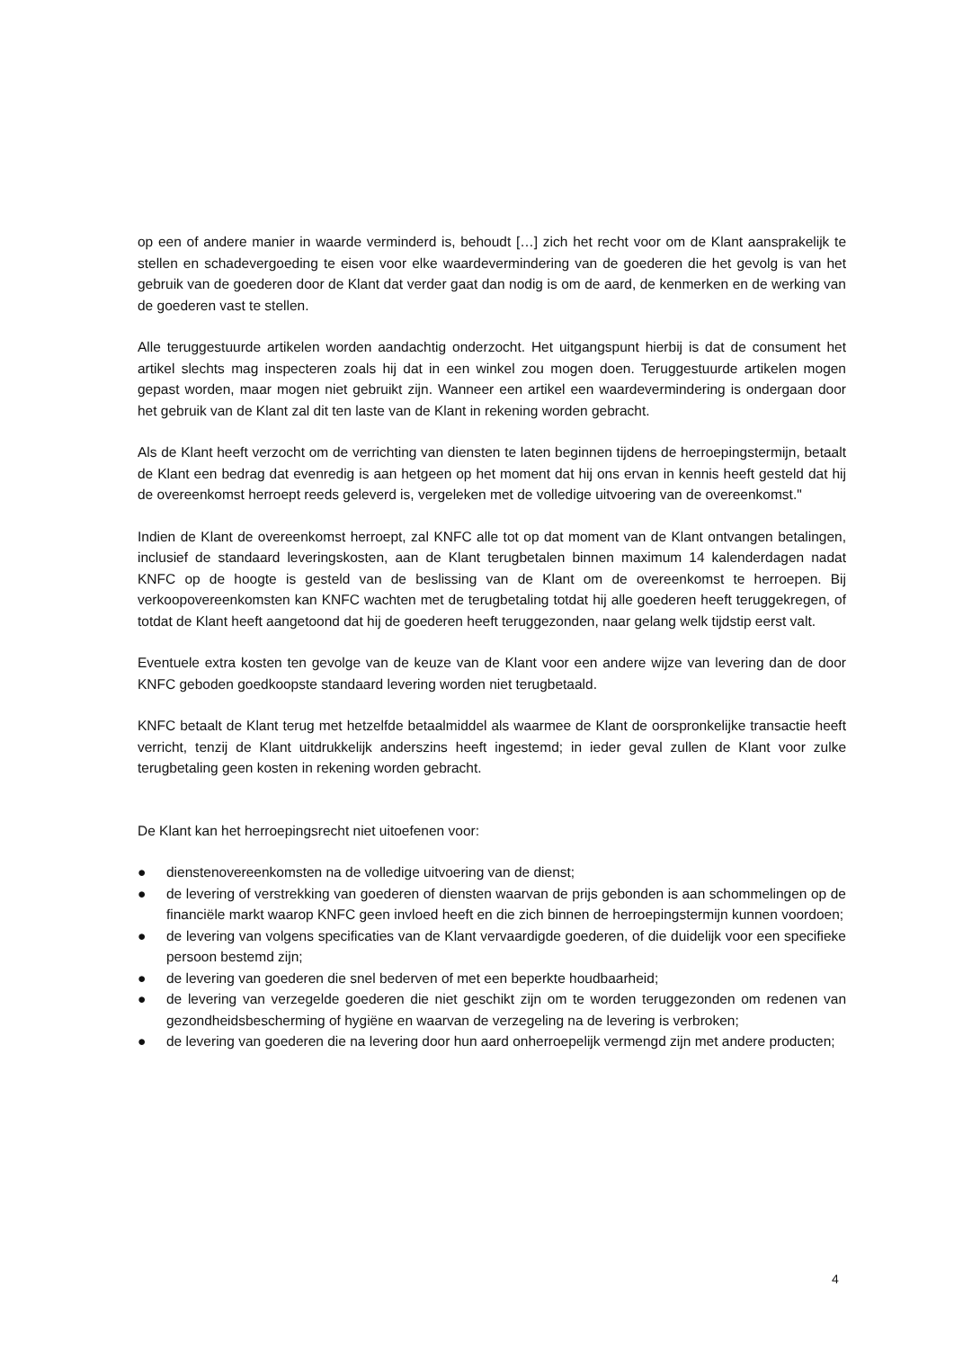op een of andere manier in waarde verminderd is, behoudt […] zich het recht voor om de Klant aansprakelijk te stellen en schadevergoeding te eisen voor elke waardevermindering van de goederen die het gevolg is van het gebruik van de goederen door de Klant dat verder gaat dan nodig is om de aard, de kenmerken en de werking van de goederen vast te stellen.
Alle teruggestuurde artikelen worden aandachtig onderzocht. Het uitgangspunt hierbij is dat de consument het artikel slechts mag inspecteren zoals hij dat in een winkel zou mogen doen. Teruggestuurde artikelen mogen gepast worden, maar mogen niet gebruikt zijn. Wanneer een artikel een waardevermindering is ondergaan door het gebruik van de Klant zal dit ten laste van de Klant in rekening worden gebracht.
Als de Klant heeft verzocht om de verrichting van diensten te laten beginnen tijdens de herroepingstermijn, betaalt de Klant een bedrag dat evenredig is aan hetgeen op het moment dat hij ons ervan in kennis heeft gesteld dat hij de overeenkomst herroept reeds geleverd is, vergeleken met de volledige uitvoering van de overeenkomst."
Indien de Klant de overeenkomst herroept, zal KNFC alle tot op dat moment van de Klant ontvangen betalingen, inclusief de standaard leveringskosten, aan de Klant terugbetalen binnen maximum 14 kalenderdagen nadat KNFC op de hoogte is gesteld van de beslissing van de Klant om de overeenkomst te herroepen. Bij verkoopovereenkomsten kan KNFC wachten met de terugbetaling totdat hij alle goederen heeft teruggekregen, of totdat de Klant heeft aangetoond dat hij de goederen heeft teruggezonden, naar gelang welk tijdstip eerst valt.
Eventuele extra kosten ten gevolge van de keuze van de Klant voor een andere wijze van levering dan de door KNFC geboden goedkoopste standaard levering worden niet terugbetaald.
KNFC betaalt de Klant terug met hetzelfde betaalmiddel als waarmee de Klant de oorspronkelijke transactie heeft verricht, tenzij de Klant uitdrukkelijk anderszins heeft ingestemd; in ieder geval zullen de Klant voor zulke terugbetaling geen kosten in rekening worden gebracht.
De Klant kan het herroepingsrecht niet uitoefenen voor:
● dienstenovereenkomsten na de volledige uitvoering van de dienst;
● de levering of verstrekking van goederen of diensten waarvan de prijs gebonden is aan schommelingen op de financiële markt waarop KNFC geen invloed heeft en die zich binnen de herroepingstermijn kunnen voordoen;
● de levering van volgens specificaties van de Klant vervaardigde goederen, of die duidelijk voor een specifieke persoon bestemd zijn;
● de levering van goederen die snel bederven of met een beperkte houdbaarheid;
● de levering van verzegelde goederen die niet geschikt zijn om te worden teruggezonden om redenen van gezondheidsbescherming of hygiëne en waarvan de verzegeling na de levering is verbroken;
● de levering van goederen die na levering door hun aard onherroepelijk vermengd zijn met andere producten;
4